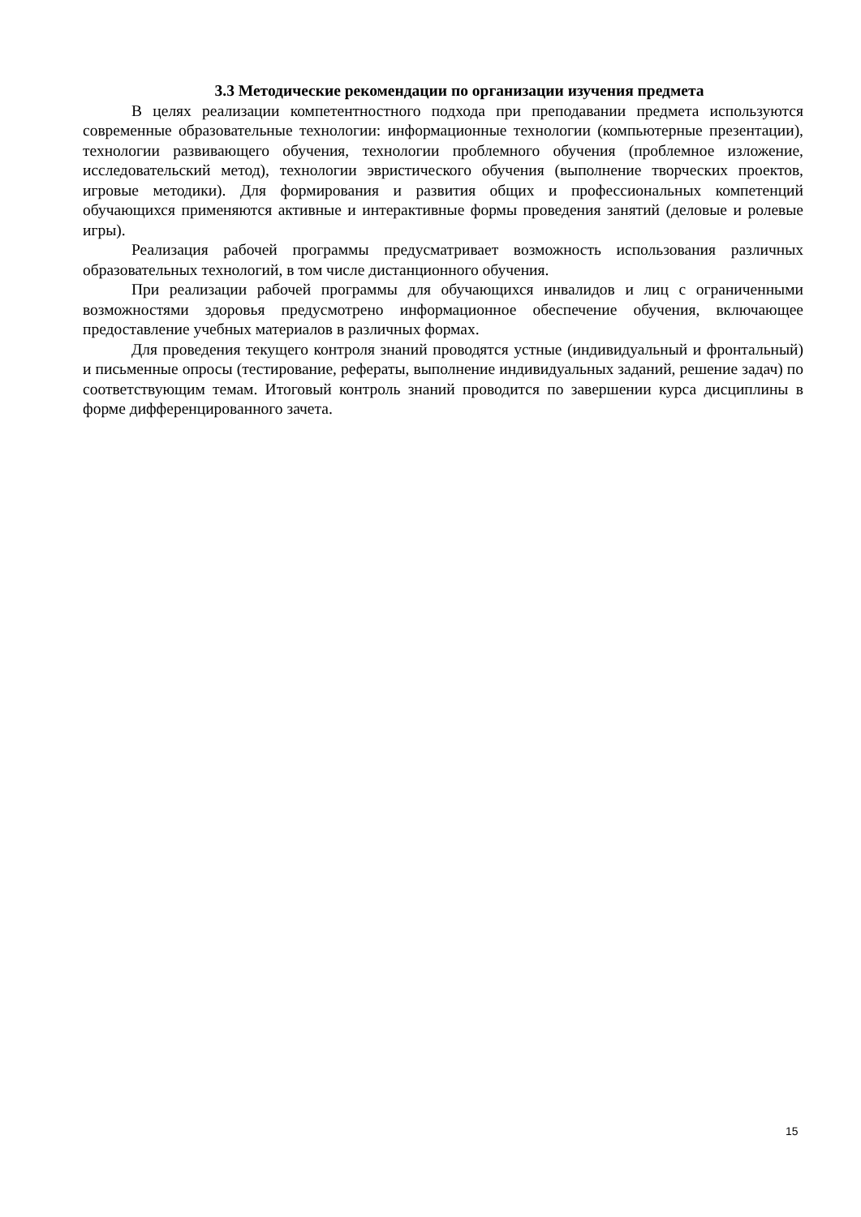3.3 Методические рекомендации по организации изучения предмета
В целях реализации компетентностного подхода при преподавании предмета используются современные образовательные технологии: информационные технологии (компьютерные презентации), технологии развивающего обучения, технологии проблемного обучения (проблемное изложение, исследовательский метод), технологии эвристического обучения (выполнение творческих проектов, игровые методики). Для формирования и развития общих и профессиональных компетенций обучающихся применяются активные и интерактивные формы проведения занятий (деловые и ролевые игры).
Реализация рабочей программы предусматривает возможность использования различных образовательных технологий, в том числе дистанционного обучения.
При реализации рабочей программы для обучающихся инвалидов и лиц с ограниченными возможностями здоровья предусмотрено информационное обеспечение обучения, включающее предоставление учебных материалов в различных формах.
Для проведения текущего контроля знаний проводятся устные (индивидуальный и фронтальный) и письменные опросы (тестирование, рефераты, выполнение индивидуальных заданий, решение задач) по соответствующим темам. Итоговый контроль знаний проводится по завершении курса дисциплины в форме дифференцированного зачета.
15